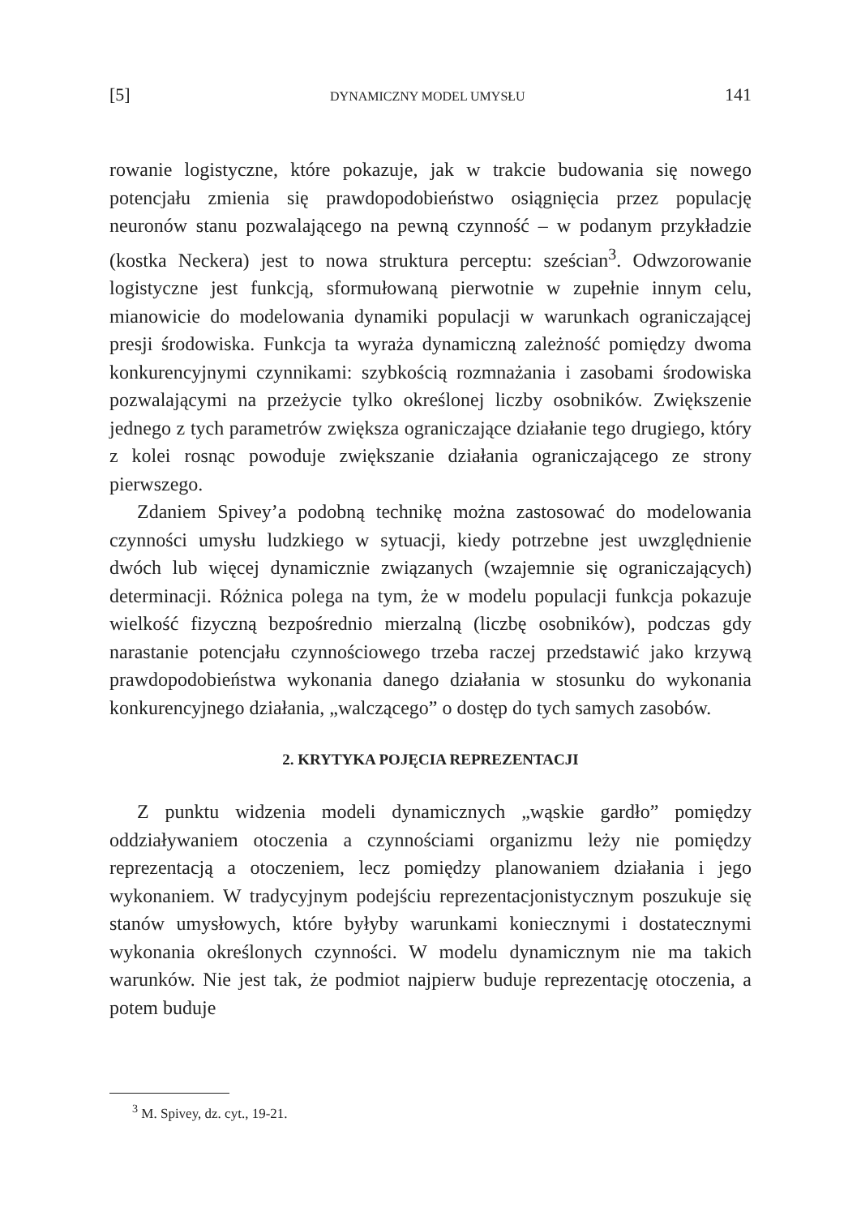[5] DYNAMICZNY MODEL UMYSŁU 141
rowanie logistyczne, które pokazuje, jak w trakcie budowania się nowego potencjału zmienia się prawdopodobieństwo osiągnięcia przez populację neuronów stanu pozwalającego na pewną czynność – w podanym przykładzie (kostka Neckera) jest to nowa struktura perceptu: sześcian<sup>3</sup>. Odwzorowanie logistyczne jest funkcją, sformułowaną pierwotnie w zupełnie innym celu, mianowicie do modelowania dynamiki populacji w warunkach ograniczającej presji środowiska. Funkcja ta wyraża dynamiczną zależność pomiędzy dwoma konkurencyjnymi czynnikami: szybkością rozmnażania i zasobami środowiska pozwalającymi na przeżycie tylko określonej liczby osobników. Zwiększenie jednego z tych parametrów zwiększa ograniczające działanie tego drugiego, który z kolei rosnąc powoduje zwiększanie działania ograniczającego ze strony pierwszego.
Zdaniem Spivey’a podobną technikę można zastosować do modelowania czynności umysłu ludzkiego w sytuacji, kiedy potrzebne jest uwzględnienie dwóch lub więcej dynamicznie związanych (wzajemnie się ograniczających) determinacji. Różnica polega na tym, że w modelu populacji funkcja pokazuje wielkość fizyczną bezpośrednio mierzalną (liczbę osobników), podczas gdy narastanie potencjału czynnościowego trzeba raczej przedstawić jako krzywą prawdopodobieństwa wykonania danego działania w stosunku do wykonania konkurencyjnego działania, „walczącego” o dostęp do tych samych zasobów.
2. KRYTYKA POJĘCIA REPREZENTACJI
Z punktu widzenia modeli dynamicznych „wąskie gardło” pomiędzy oddziaływaniem otoczenia a czynnościami organizmu leży nie pomiędzy reprezentacją a otoczeniem, lecz pomiędzy planowaniem działania i jego wykonaniem. W tradycyjnym podejściu reprezentacjonistycznym poszukuje się stanów umysłowych, które byłyby warunkami koniecznymi i dostatecznymi wykonania określonych czynności. W modelu dynamicznym nie ma takich warunków. Nie jest tak, że podmiot najpierw buduje reprezentację otoczenia, a potem buduje
<sup>3</sup> M. Spivey, dz. cyt., 19-21.